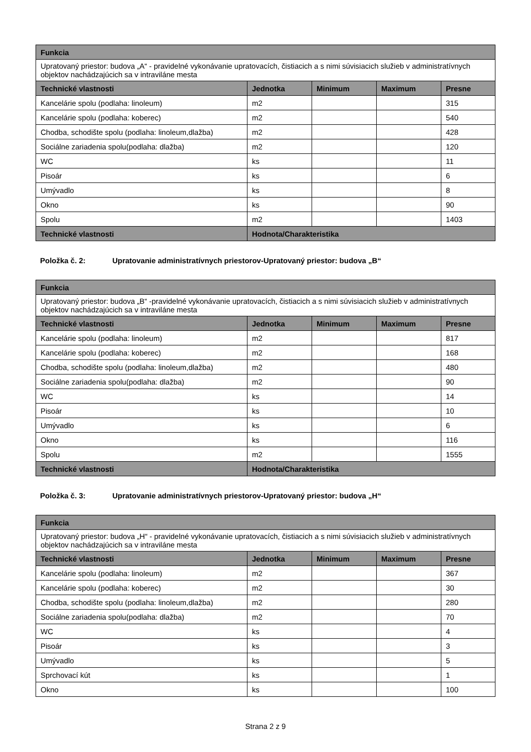| Funkcia | | | | |
| --- | --- | --- | --- | --- |
| Upratovaný priestor: budova „A“ - pravidelné vykonávanie upratovacích, čistiacich a s nimi súvisiacich služieb v administratívnych objektov nachádzajúcich sa v intraviláne mesta | | | | |
| Technické vlastnosti | Jednotka | Minimum | Maximum | Presne |
| Kancelárie spolu (podlaha: linoleum) | m2 | | | 315 |
| Kancelárie spolu (podlaha: koberec) | m2 | | | 540 |
| Chodba, schodište spolu (podlaha: linoleum,dlažba) | m2 | | | 428 |
| Sociálne zariadenia spolu(podlaha: dlažba) | m2 | | | 120 |
| WC | ks | | | 11 |
| Pisoár | ks | | | 6 |
| Umývadlo | ks | | | 8 |
| Okno | ks | | | 90 |
| Spolu | m2 | | | 1403 |
| Technické vlastnosti | Hodnota/Charakteristika | | | |
Položka č. 2: Upratovanie administratívnych priestorov-Upratovaný priestor: budova „B“
| Funkcia | | | | |
| --- | --- | --- | --- | --- |
| Upratovaný priestor: budova „B“ -pravidelné vykonávanie upratovacích, čistiacich a s nimi súvisiacich služieb v administratívnych objektov nachádzajúcich sa v intraviláne mesta | | | | |
| Technické vlastnosti | Jednotka | Minimum | Maximum | Presne |
| Kancelárie spolu (podlaha: linoleum) | m2 | | | 817 |
| Kancelárie spolu (podlaha: koberec) | m2 | | | 168 |
| Chodba, schodište spolu (podlaha: linoleum,dlažba) | m2 | | | 480 |
| Sociálne zariadenia spolu(podlaha: dlažba) | m2 | | | 90 |
| WC | ks | | | 14 |
| Pisoár | ks | | | 10 |
| Umývadlo | ks | | | 6 |
| Okno | ks | | | 116 |
| Spolu | m2 | | | 1555 |
| Technické vlastnosti | Hodnota/Charakteristika | | | |
Položka č. 3: Upratovanie administratívnych priestorov-Upratovaný priestor: budova „H“
| Funkcia | | | | |
| --- | --- | --- | --- | --- |
| Upratovaný priestor: budova „H“ - pravidelné vykonávanie upratovacích, čistiacich a s nimi súvisiacich služieb v administratívnych objektov nachádzajúcich sa v intraviláne mesta | | | | |
| Technické vlastnosti | Jednotka | Minimum | Maximum | Presne |
| Kancelárie spolu (podlaha: linoleum) | m2 | | | 367 |
| Kancelárie spolu (podlaha: koberec) | m2 | | | 30 |
| Chodba, schodište spolu (podlaha: linoleum,dlažba) | m2 | | | 280 |
| Sociálne zariadenia spolu(podlaha: dlažba) | m2 | | | 70 |
| WC | ks | | | 4 |
| Pisoár | ks | | | 3 |
| Umývadlo | ks | | | 5 |
| Sprchovací kút | ks | | | 1 |
| Okno | ks | | | 100 |
Strana 2 z 9